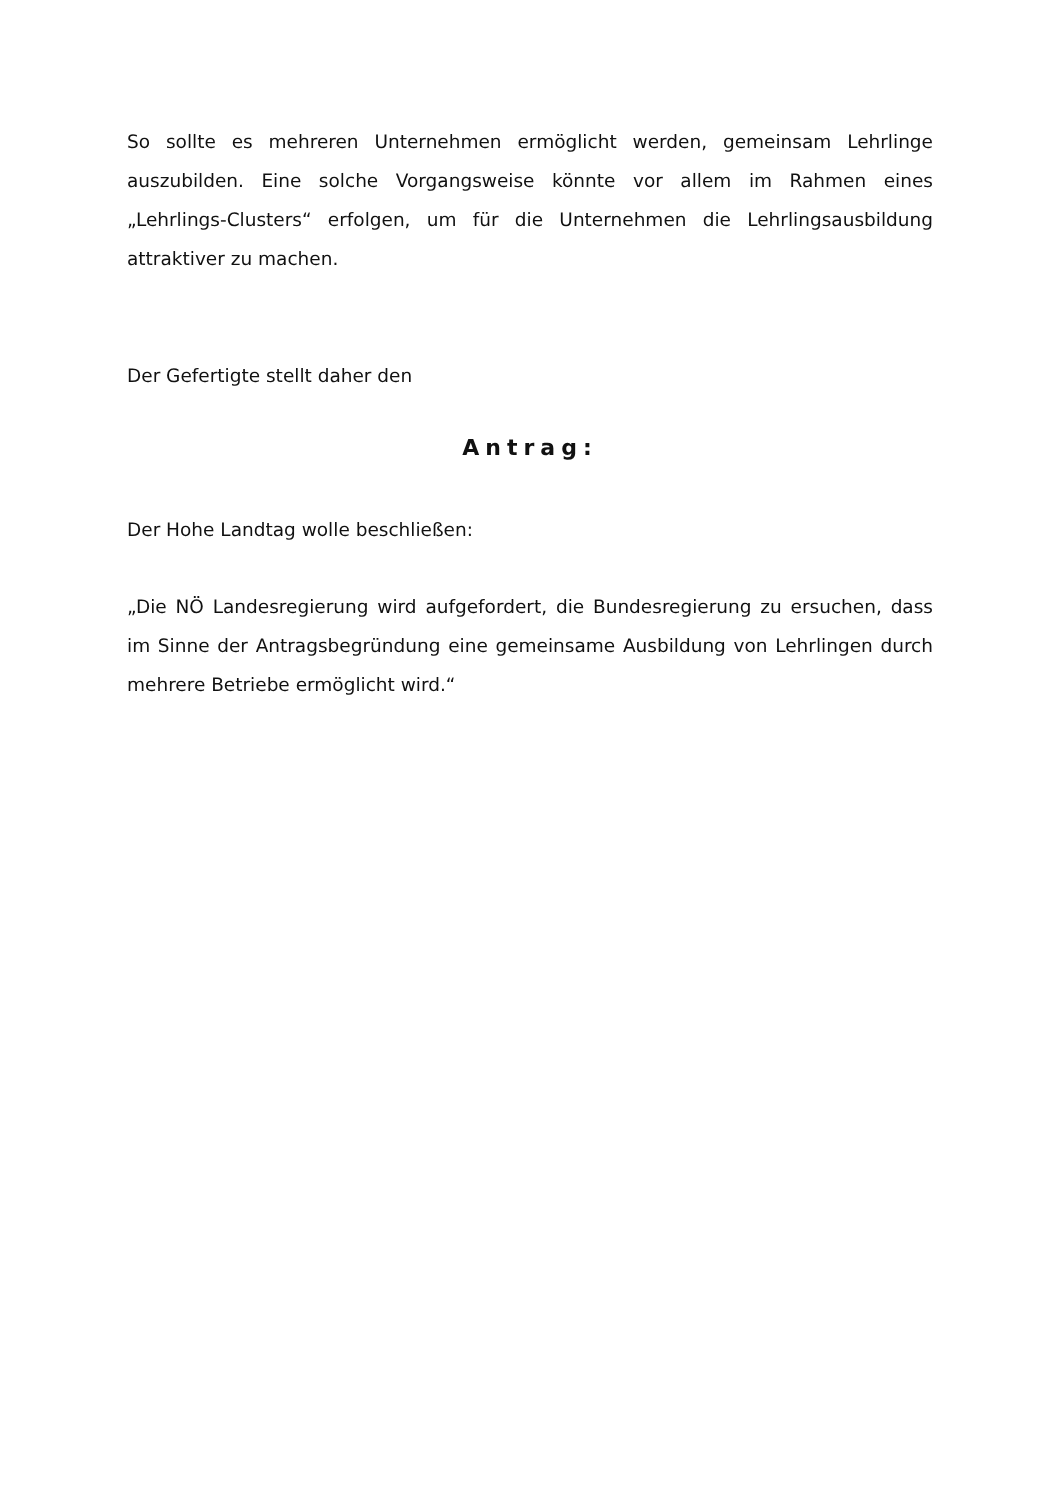So sollte es mehreren Unternehmen ermöglicht werden, gemeinsam Lehrlinge auszubilden. Eine solche Vorgangsweise könnte vor allem im Rahmen eines „Lehrlings-Clusters“ erfolgen, um für die Unternehmen die Lehrlingsausbildung attraktiver zu machen.
Der Gefertigte stellt daher den
Antrag:
Der Hohe Landtag wolle beschließen:
„Die NÖ Landesregierung wird aufgefordert, die Bundesregierung zu ersuchen, dass im Sinne der Antragsbegründung eine gemeinsame Ausbildung von Lehrlingen durch mehrere Betriebe ermöglicht wird.“